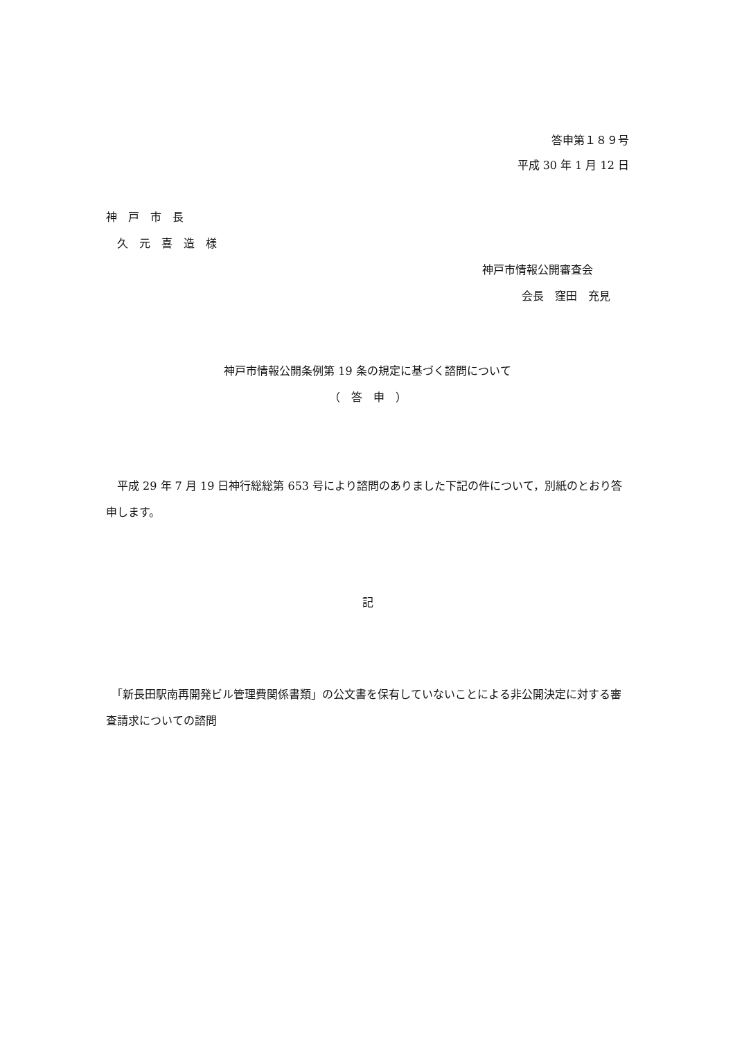答申第１８９号
平成 30 年 1 月 12 日
神　戸　市　長
　久　元　喜　造　様
神戸市情報公開審査会
会長　窪田　充見
神戸市情報公開条例第 19 条の規定に基づく諮問について
（　答　申　）
　平成 29 年 7 月 19 日神行総総第 653 号により諮問のありました下記の件について，別紙のとおり答申します。
記
　「新長田駅南再開発ビル管理費関係書類」の公文書を保有していないことによる非公開決定に対する審査請求についての諮問